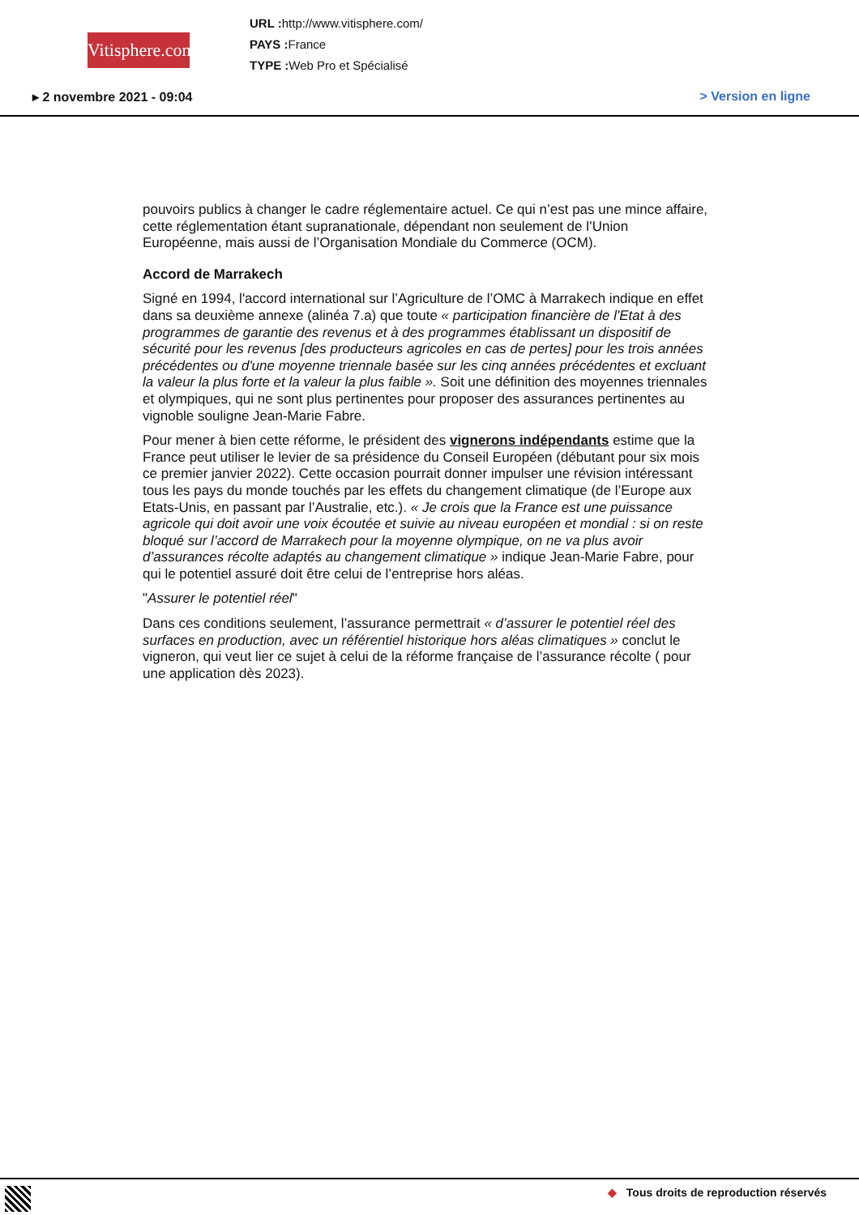Vitisphere.com
URL : http://www.vitisphere.com/
PAYS : France
TYPE : Web Pro et Spécialisé
▸ 2 novembre 2021 - 09:04 > Version en ligne
pouvoirs publics à changer le cadre réglementaire actuel. Ce qui n’est pas une mince affaire, cette réglementation étant supranationale, dépendant non seulement de l’Union Européenne, mais aussi de l’Organisation Mondiale du Commerce (OCM).
Accord de Marrakech
Signé en 1994, l'accord international sur l’Agriculture de l’OMC à Marrakech indique en effet dans sa deuxième annexe (alinéa 7.a) que toute « participation financière de l'Etat à des programmes de garantie des revenus et à des programmes établissant un dispositif de sécurité pour les revenus [des producteurs agricoles en cas de pertes] pour les trois années précédentes ou d'une moyenne triennale basée sur les cinq années précédentes et excluant la valeur la plus forte et la valeur la plus faible ». Soit une définition des moyennes triennales et olympiques, qui ne sont plus pertinentes pour proposer des assurances pertinentes au vignoble souligne Jean-Marie Fabre.
Pour mener à bien cette réforme, le président des vignerons indépendants estime que la France peut utiliser le levier de sa présidence du Conseil Européen (débutant pour six mois ce premier janvier 2022). Cette occasion pourrait donner impulser une révision intéressant tous les pays du monde touchés par les effets du changement climatique (de l’Europe aux Etats-Unis, en passant par l’Australie, etc.). « Je crois que la France est une puissance agricole qui doit avoir une voix écoutée et suivie au niveau européen et mondial : si on reste bloqué sur l’accord de Marrakech pour la moyenne olympique, on ne va plus avoir d’assurances récolte adaptés au changement climatique » indique Jean-Marie Fabre, pour qui le potentiel assuré doit être celui de l’entreprise hors aléas.
"Assurer le potentiel réel"
Dans ces conditions seulement, l’assurance permettrait « d’assurer le potentiel réel des surfaces en production, avec un référentiel historique hors aléas climatiques » conclut le vigneron, qui veut lier ce sujet à celui de la réforme française de l’assurance récolte ( pour une application dès 2023).
◆ Tous droits de reproduction réservés